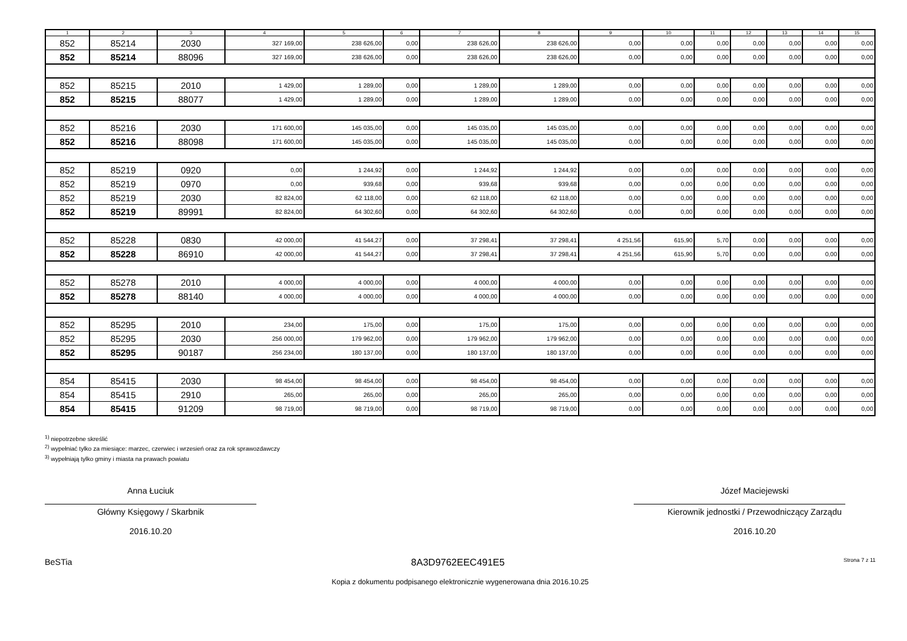| 1 | 2 | 3 | 4 | 5 | 6 | 7 | 8 | 9 | 10 | 11 | 12 | 13 | 14 | 15 |
| --- | --- | --- | --- | --- | --- | --- | --- | --- | --- | --- | --- | --- | --- | --- |
| 852 | 85214 | 2030 | 327 169,00 | 238 626,00 | 0,00 | 238 626,00 | 238 626,00 | 0,00 | 0,00 | 0,00 | 0,00 | 0,00 | 0,00 | 0,00 |
| 852 | 85214 | 88096 | 327 169,00 | 238 626,00 | 0,00 | 238 626,00 | 238 626,00 | 0,00 | 0,00 | 0,00 | 0,00 | 0,00 | 0,00 | 0,00 |
| 852 | 85215 | 2010 | 1 429,00 | 1 289,00 | 0,00 | 1 289,00 | 1 289,00 | 0,00 | 0,00 | 0,00 | 0,00 | 0,00 | 0,00 | 0,00 |
| 852 | 85215 | 88077 | 1 429,00 | 1 289,00 | 0,00 | 1 289,00 | 1 289,00 | 0,00 | 0,00 | 0,00 | 0,00 | 0,00 | 0,00 | 0,00 |
| 852 | 85216 | 2030 | 171 600,00 | 145 035,00 | 0,00 | 145 035,00 | 145 035,00 | 0,00 | 0,00 | 0,00 | 0,00 | 0,00 | 0,00 | 0,00 |
| 852 | 85216 | 88098 | 171 600,00 | 145 035,00 | 0,00 | 145 035,00 | 145 035,00 | 0,00 | 0,00 | 0,00 | 0,00 | 0,00 | 0,00 | 0,00 |
| 852 | 85219 | 0920 | 0,00 | 1 244,92 | 0,00 | 1 244,92 | 1 244,92 | 0,00 | 0,00 | 0,00 | 0,00 | 0,00 | 0,00 | 0,00 |
| 852 | 85219 | 0970 | 0,00 | 939,68 | 0,00 | 939,68 | 939,68 | 0,00 | 0,00 | 0,00 | 0,00 | 0,00 | 0,00 | 0,00 |
| 852 | 85219 | 2030 | 82 824,00 | 62 118,00 | 0,00 | 62 118,00 | 62 118,00 | 0,00 | 0,00 | 0,00 | 0,00 | 0,00 | 0,00 | 0,00 |
| 852 | 85219 | 89991 | 82 824,00 | 64 302,60 | 0,00 | 64 302,60 | 64 302,60 | 0,00 | 0,00 | 0,00 | 0,00 | 0,00 | 0,00 | 0,00 |
| 852 | 85228 | 0830 | 42 000,00 | 41 544,27 | 0,00 | 37 298,41 | 37 298,41 | 4 251,56 | 615,90 | 5,70 | 0,00 | 0,00 | 0,00 | 0,00 |
| 852 | 85228 | 86910 | 42 000,00 | 41 544,27 | 0,00 | 37 298,41 | 37 298,41 | 4 251,56 | 615,90 | 5,70 | 0,00 | 0,00 | 0,00 | 0,00 |
| 852 | 85278 | 2010 | 4 000,00 | 4 000,00 | 0,00 | 4 000,00 | 4 000,00 | 0,00 | 0,00 | 0,00 | 0,00 | 0,00 | 0,00 | 0,00 |
| 852 | 85278 | 88140 | 4 000,00 | 4 000,00 | 0,00 | 4 000,00 | 4 000,00 | 0,00 | 0,00 | 0,00 | 0,00 | 0,00 | 0,00 | 0,00 |
| 852 | 85295 | 2010 | 234,00 | 175,00 | 0,00 | 175,00 | 175,00 | 0,00 | 0,00 | 0,00 | 0,00 | 0,00 | 0,00 | 0,00 |
| 852 | 85295 | 2030 | 256 000,00 | 179 962,00 | 0,00 | 179 962,00 | 179 962,00 | 0,00 | 0,00 | 0,00 | 0,00 | 0,00 | 0,00 | 0,00 |
| 852 | 85295 | 90187 | 256 234,00 | 180 137,00 | 0,00 | 180 137,00 | 180 137,00 | 0,00 | 0,00 | 0,00 | 0,00 | 0,00 | 0,00 | 0,00 |
| 854 | 85415 | 2030 | 98 454,00 | 98 454,00 | 0,00 | 98 454,00 | 98 454,00 | 0,00 | 0,00 | 0,00 | 0,00 | 0,00 | 0,00 | 0,00 |
| 854 | 85415 | 2910 | 265,00 | 265,00 | 0,00 | 265,00 | 265,00 | 0,00 | 0,00 | 0,00 | 0,00 | 0,00 | 0,00 | 0,00 |
| 854 | 85415 | 91209 | 98 719,00 | 98 719,00 | 0,00 | 98 719,00 | 98 719,00 | 0,00 | 0,00 | 0,00 | 0,00 | 0,00 | 0,00 | 0,00 |
<sup>1)</sup> niepotrzebne skreślić
<sup>2)</sup> wypełniać tylko za miesiące: marzec, czerwiec i wrzesień oraz za rok sprawozdawczy
<sup>3)</sup> wypełniają tylko gminy i miasta na prawach powiatu
Anna Łuciuk
Główny Księgowy / Skarbnik
2016.10.20
Józef Maciejewski
Kierownik jednostki / Przewodniczący Zarządu
2016.10.20
BeSTia 8A3D9762EEC491E5 Strona 7 z 11
Kopia z dokumentu podpisanego elektronicznie wygenerowana dnia 2016.10.25